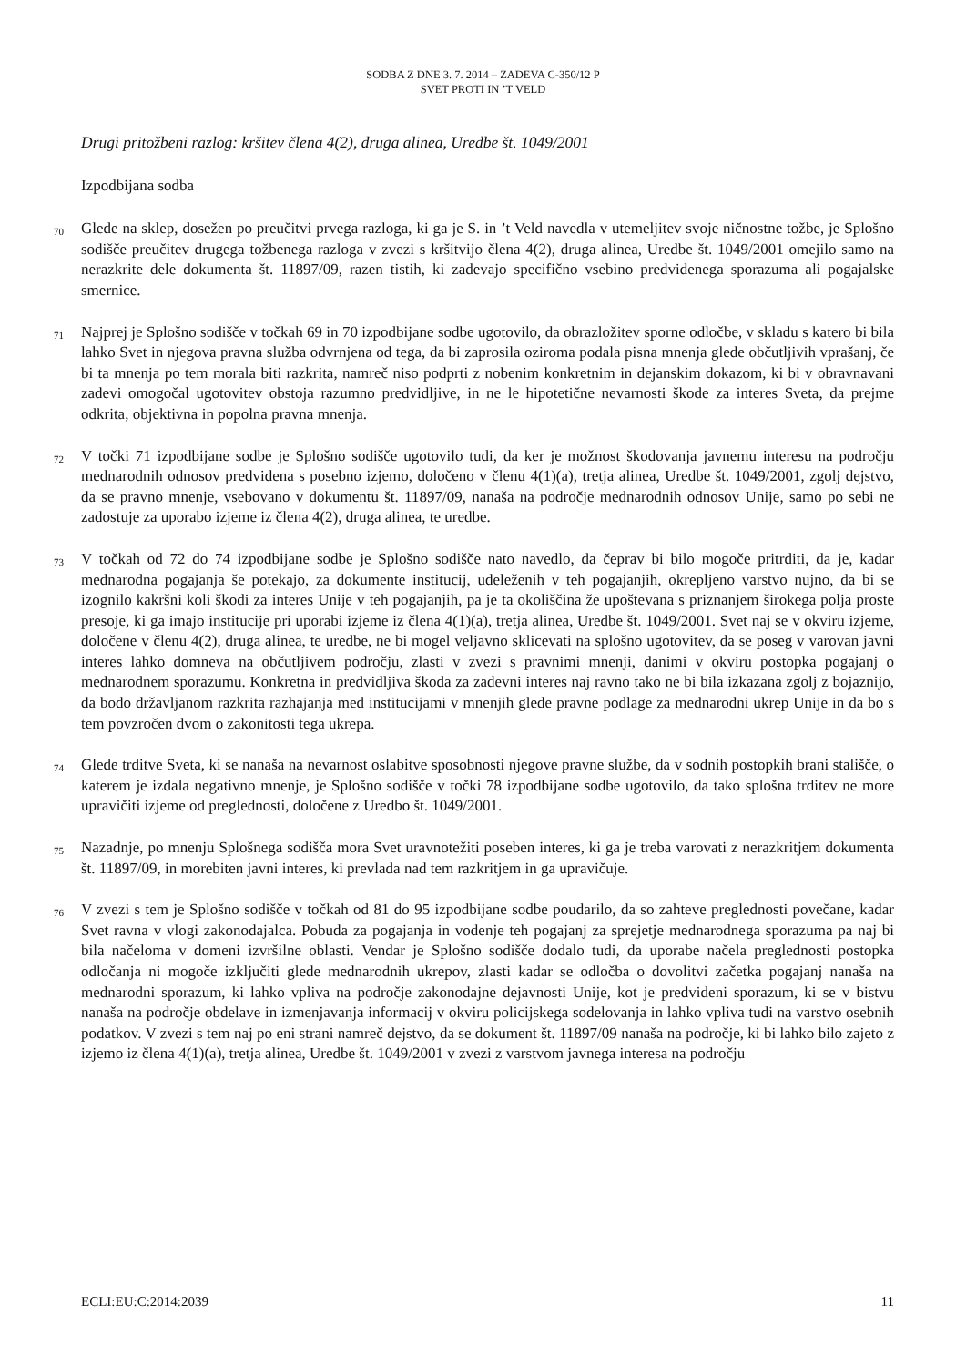SODBA Z DNE 3. 7. 2014 – ZADEVA C-350/12 P
SVET PROTI IN ’T VELD
Drugi pritožbeni razlog: kršitev člena 4(2), druga alinea, Uredbe št. 1049/2001
Izpodbijana sodba
70 Glede na sklep, dosežen po preučitvi prvega razloga, ki ga je S. in ’t Veld navedla v utemeljitev svoje ničnostne tožbe, je Splošno sodišče preučitev drugega tožbenega razloga v zvezi s kršitvijo člena 4(2), druga alinea, Uredbe št. 1049/2001 omejilo samo na nerazkrite dele dokumenta št. 11897/09, razen tistih, ki zadevajo specifično vsebino predvidenega sporazuma ali pogajalske smernice.
71 Najprej je Splošno sodišče v točkah 69 in 70 izpodbijane sodbe ugotovilo, da obrazložitev sporne odločbe, v skladu s katero bi bila lahko Svet in njegova pravna služba odvrnjena od tega, da bi zaprosila oziroma podala pisna mnenja glede občutljivih vprašanj, če bi ta mnenja po tem morala biti razkrita, namreč niso podprti z nobenim konkretnim in dejanskim dokazom, ki bi v obravnavani zadevi omogočal ugotovitev obstoja razumno predvidljive, in ne le hipotetične nevarnosti škode za interes Sveta, da prejme odkrita, objektivna in popolna pravna mnenja.
72 V točki 71 izpodbijane sodbe je Splošno sodišče ugotovilo tudi, da ker je možnost škodovanja javnemu interesu na področju mednarodnih odnosov predvidena s posebno izjemo, določeno v členu 4(1)(a), tretja alinea, Uredbe št. 1049/2001, zgolj dejstvo, da se pravno mnenje, vsebovano v dokumentu št. 11897/09, nanaša na področje mednarodnih odnosov Unije, samo po sebi ne zadostuje za uporabo izjeme iz člena 4(2), druga alinea, te uredbe.
73 V točkah od 72 do 74 izpodbijane sodbe je Splošno sodišče nato navedlo, da čeprav bi bilo mogoče pritrditi, da je, kadar mednarodna pogajanja še potekajo, za dokumente institucij, udeleženih v teh pogajanjih, okrepljeno varstvo nujno, da bi se izognilo kakršni koli škodi za interes Unije v teh pogajanjih, pa je ta okoliščina že upoštevana s priznanjem širokega polja proste presoje, ki ga imajo institucije pri uporabi izjeme iz člena 4(1)(a), tretja alinea, Uredbe št. 1049/2001. Svet naj se v okviru izjeme, določene v členu 4(2), druga alinea, te uredbe, ne bi mogel veljavno sklicevati na splošno ugotovitev, da se poseg v varovan javni interes lahko domneva na občutljivem področju, zlasti v zvezi s pravnimi mnenji, danimi v okviru postopka pogajanj o mednarodnem sporazumu. Konkretna in predvidljiva škoda za zadevni interes naj ravno tako ne bi bila izkazana zgolj z bojaznijo, da bodo državljanom razkrita razhajanja med institucijami v mnenjih glede pravne podlage za mednarodni ukrep Unije in da bo s tem povzročen dvom o zakonitosti tega ukrepa.
74 Glede trditve Sveta, ki se nanaša na nevarnost oslabitve sposobnosti njegove pravne službe, da v sodnih postopkih brani stališče, o katerem je izdala negativno mnenje, je Splošno sodišče v točki 78 izpodbijane sodbe ugotovilo, da tako splošna trditev ne more upravičiti izjeme od preglednosti, določene z Uredbo št. 1049/2001.
75 Nazadnje, po mnenju Splošnega sodišča mora Svet uravnotežiti poseben interes, ki ga je treba varovati z nerazkritjem dokumenta št. 11897/09, in morebiten javni interes, ki prevlada nad tem razkritjem in ga upravičuje.
76 V zvezi s tem je Splošno sodišče v točkah od 81 do 95 izpodbijane sodbe poudarilo, da so zahteve preglednosti povečane, kadar Svet ravna v vlogi zakonodajalca. Pobuda za pogajanja in vodenje teh pogajanj za sprejetje mednarodnega sporazuma pa naj bi bila načeloma v domeni izvršilne oblasti. Vendar je Splošno sodišče dodalo tudi, da uporabe načela preglednosti postopka odločanja ni mogoče izključiti glede mednarodnih ukrepov, zlasti kadar se odločba o dovolitvi začetka pogajanj nanaša na mednarodni sporazum, ki lahko vpliva na področje zakonodajne dejavnosti Unije, kot je predvideni sporazum, ki se v bistvu nanaša na področje obdelave in izmenjavanja informacij v okviru policijskega sodelovanja in lahko vpliva tudi na varstvo osebnih podatkov. V zvezi s tem naj po eni strani namreč dejstvo, da se dokument št. 11897/09 nanaša na področje, ki bi lahko bilo zajeto z izjemo iz člena 4(1)(a), tretja alinea, Uredbe št. 1049/2001 v zvezi z varstvom javnega interesa na področju
ECLI:EU:C:2014:2039 11